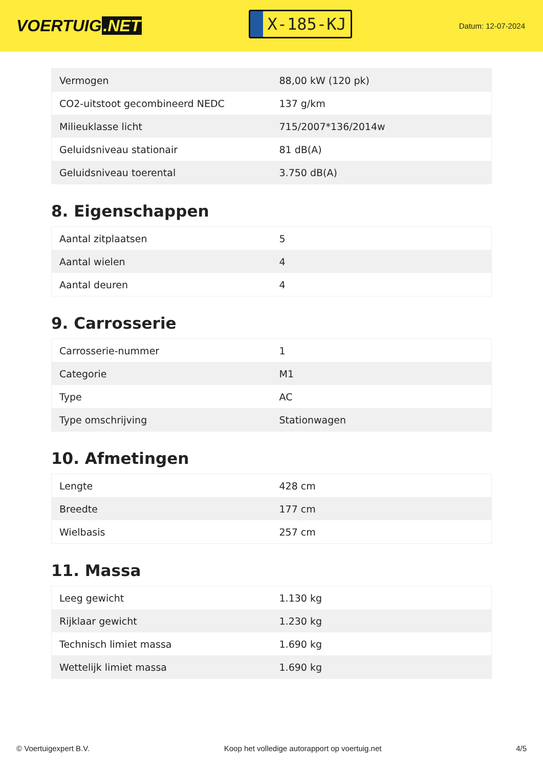VOERTUIG.NET
X-185-KJ
Datum: 12-07-2024
| Vermogen | 88,00 kW (120 pk) |
| CO2-uitstoot gecombineerd NEDC | 137 g/km |
| Milieuklasse licht | 715/2007*136/2014w |
| Geluidsniveau stationair | 81 dB(A) |
| Geluidsniveau toerental | 3.750 dB(A) |
8. Eigenschappen
| Aantal zitplaatsen | 5 |
| Aantal wielen | 4 |
| Aantal deuren | 4 |
9. Carrosserie
| Carrosserie-nummer | 1 |
| Categorie | M1 |
| Type | AC |
| Type omschrijving | Stationwagen |
10. Afmetingen
| Lengte | 428 cm |
| Breedte | 177 cm |
| Wielbasis | 257 cm |
11. Massa
| Leeg gewicht | 1.130 kg |
| Rijklaar gewicht | 1.230 kg |
| Technisch limiet massa | 1.690 kg |
| Wettelijk limiet massa | 1.690 kg |
© Voertuigexpert B.V. Koop het volledige autorapport op voertuig.net 4/5